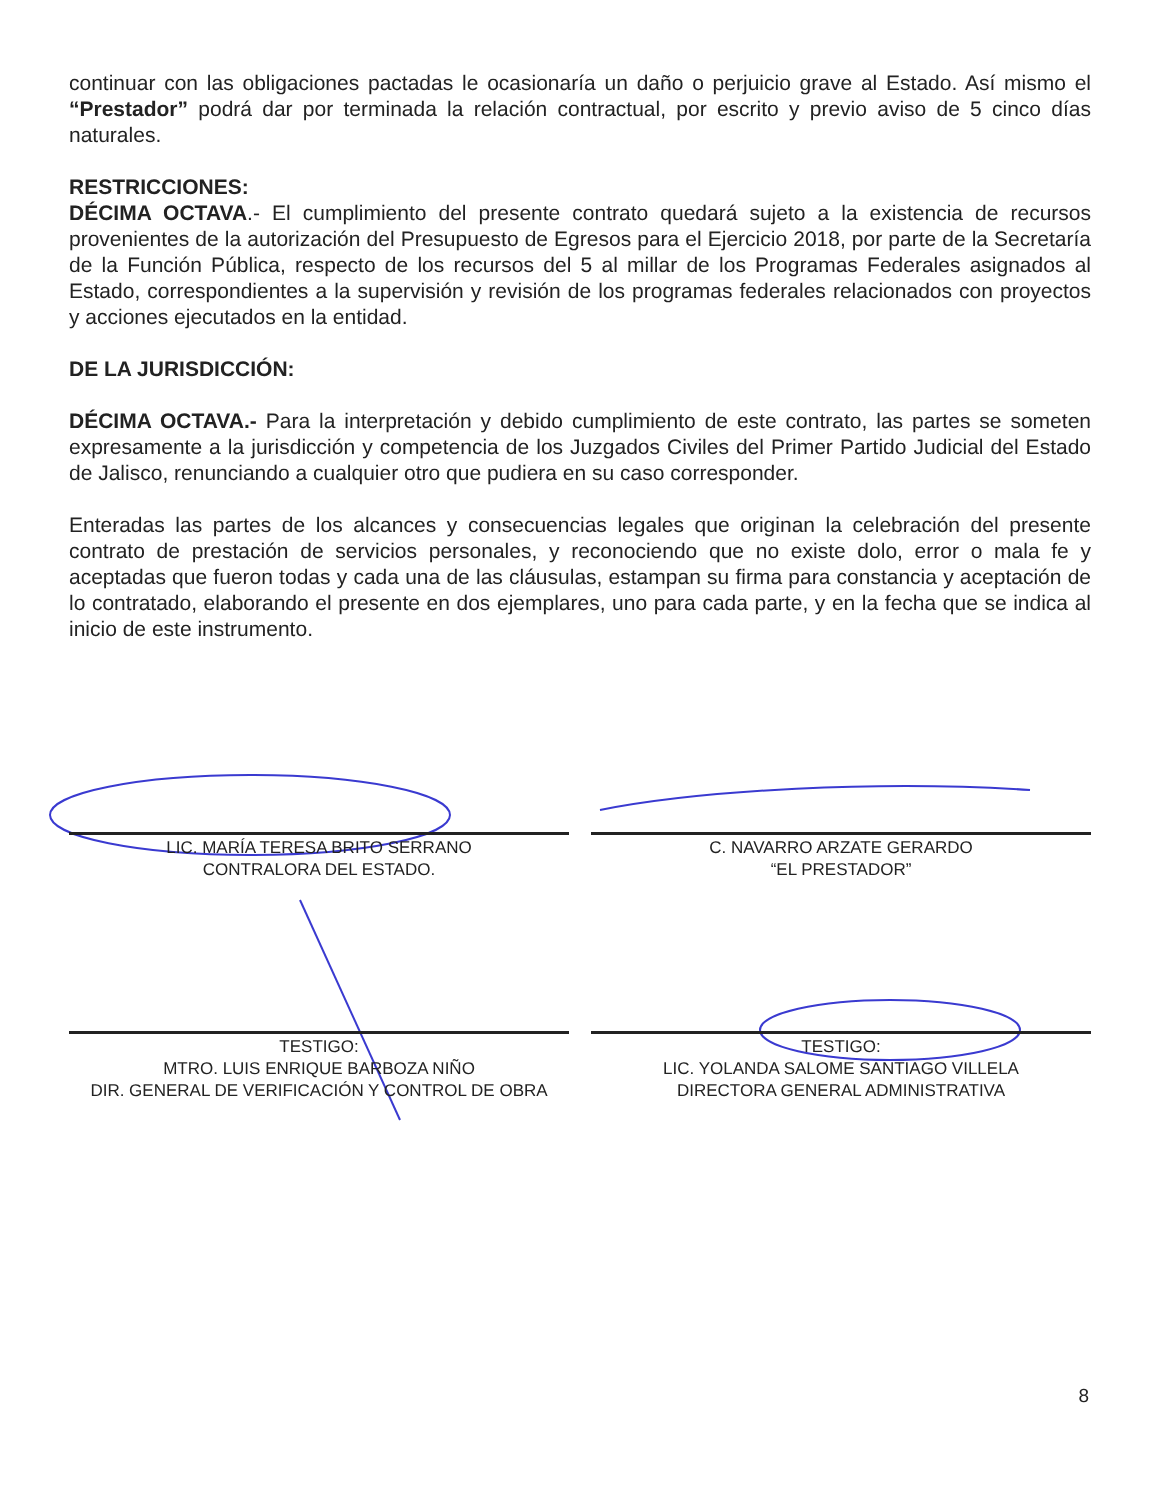continuar con las obligaciones pactadas le ocasionaría un daño o perjuicio grave al Estado. Así mismo el “Prestador” podrá dar por terminada la relación contractual, por escrito y previo aviso de 5 cinco días naturales.
RESTRICCIONES:
DÉCIMA OCTAVA.- El cumplimiento del presente contrato quedará sujeto a la existencia de recursos provenientes de la autorización del Presupuesto de Egresos para el Ejercicio 2018, por parte de la Secretaría de la Función Pública, respecto de los recursos del 5 al millar de los Programas Federales asignados al Estado, correspondientes a la supervisión y revisión de los programas federales relacionados con proyectos y acciones ejecutados en la entidad.
DE LA JURISDICCIÓN:
DÉCIMA OCTAVA.- Para la interpretación y debido cumplimiento de este contrato, las partes se someten expresamente a la jurisdicción y competencia de los Juzgados Civiles del Primer Partido Judicial del Estado de Jalisco, renunciando a cualquier otro que pudiera en su caso corresponder.
Enteradas las partes de los alcances y consecuencias legales que originan la celebración del presente contrato de prestación de servicios personales, y reconociendo que no existe dolo, error o mala fe y aceptadas que fueron todas y cada una de las cláusulas, estampan su firma para constancia y aceptación de lo contratado, elaborando el presente en dos ejemplares, uno para cada parte, y en la fecha que se indica al inicio de este instrumento.
LIC. MARÍA TERESA BRITO SERRANO
CONTRALORA DEL ESTADO.
C. NAVARRO ARZATE GERARDO
“EL PRESTADOR”
TESTIGO:
MTRO. LUIS ENRIQUE BARBOZA NIÑO
DIR. GENERAL DE VERIFICACIÓN Y CONTROL DE OBRA
TESTIGO:
LIC. YOLANDA SALOME SANTIAGO VILLELA
DIRECTORA GENERAL ADMINISTRATIVA
8